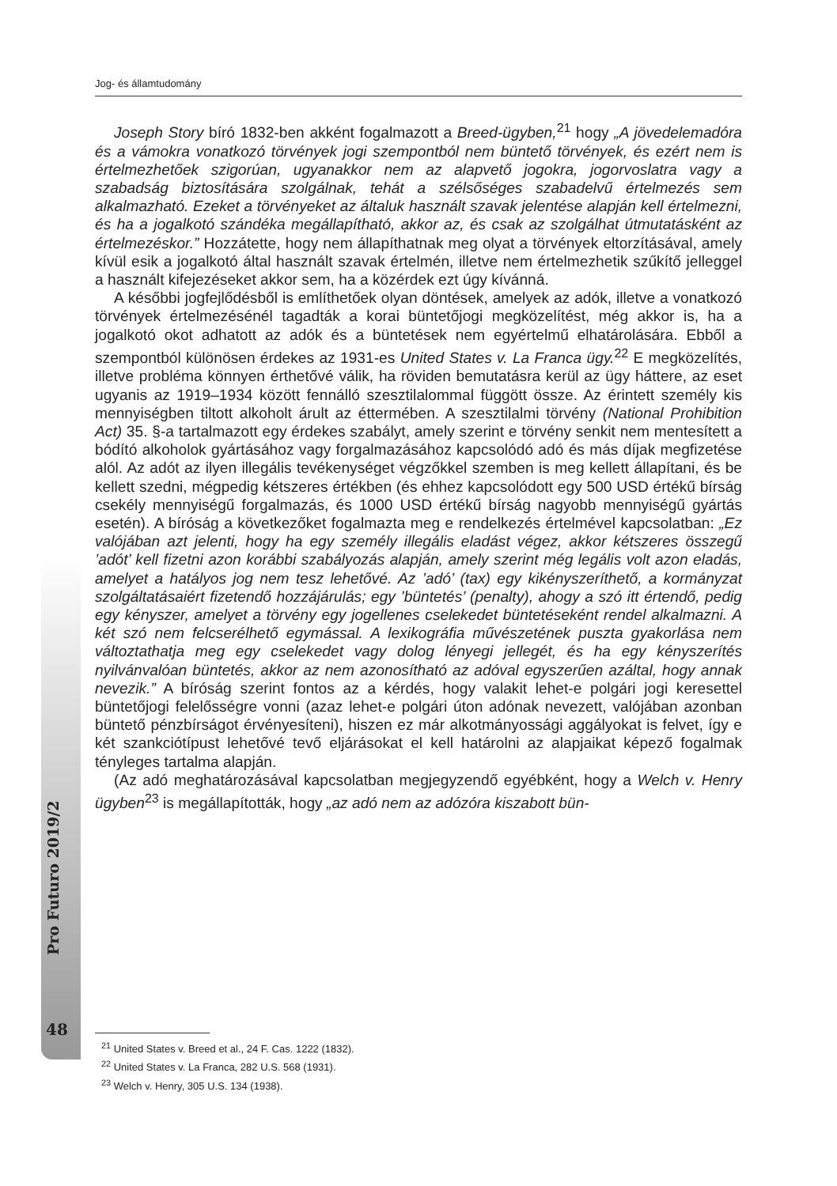Jog- és államtudomány
Joseph Story bíró 1832-ben akként fogalmazott a Breed-ügyben,<sup>21</sup> hogy „A jövedelemadóra és a vámokra vonatkozó törvények jogi szempontból nem büntető törvények, és ezért nem is értelmezhetőek szigorúan, ugyanakkor nem az alapvető jogokra, jogorvoslatra vagy a szabadság biztosítására szolgálnak, tehát a szélsőséges szabadelvű értelmezés sem alkalmazható. Ezeket a törvényeket az általuk használt szavak jelentése alapján kell értelmezni, és ha a jogalkotó szándéka megállapítható, akkor az, és csak az szolgálhat útmutatásként az értelmezéskor.” Hozzátette, hogy nem állapíthatnak meg olyat a törvények eltorzításával, amely kívül esik a jogalkotó által használt szavak értelmén, illetve nem értelmezhetik szűkítő jelleggel a használt kifejezéseket akkor sem, ha a közérdek ezt úgy kívánná.
A későbbi jogfejlődésből is említhetőek olyan döntések, amelyek az adók, illetve a vonatkozó törvények értelmezésénél tagadták a korai büntetőjogi megközelítést, még akkor is, ha a jogalkotó okot adhatott az adók és a büntetések nem egyértelmű elhatárolására. Ebből a szempontból különösen érdekes az 1931-es United States v. La Franca ügy.<sup>22</sup> E megközelítés, illetve probléma könnyen érthetővé válik, ha röviden bemutatásra kerül az ügy háttere, az eset ugyanis az 1919–1934 között fennálló szesztilalommal függött össze. Az érintett személy kis mennyiségben tiltott alkoholt árult az éttermében. A szesztilalmi törvény (National Prohibition Act) 35. §-a tartalmazott egy érdekes szabályt, amely szerint e törvény senkit nem mentesített a bódító alkoholok gyártásához vagy forgalmazásához kapcsolódó adó és más díjak megfizetése alól. Az adót az ilyen illegális tevékenységet végzőkkel szemben is meg kellett állapítani, és be kellett szedni, mégpedig kétszeres értékben (és ehhez kapcsolódott egy 500 USD értékű bírság csekély mennyiségű forgalmazás, és 1000 USD értékű bírság nagyobb mennyiségű gyártás esetén). A bíróság a következőket fogalmazta meg e rendelkezés értelmével kapcsolatban: „Ez valójában azt jelenti, hogy ha egy személy illegális eladást végez, akkor kétszeres összegű ’adót’ kell fizetni azon korábbi szabályozás alapján, amely szerint még legális volt azon eladás, amelyet a hatályos jog nem tesz lehetővé. Az ’adó’ (tax) egy kikényszeríthető, a kormányzat szolgáltatásaiért fizetendő hozzájárulás; egy ’büntetés’ (penalty), ahogy a szó itt értendő, pedig egy kényszer, amelyet a törvény egy jogellenes cselekedet büntetéseként rendel alkalmazni. A két szó nem felcserélhető egymással. A lexikográfia művészetének puszta gyakorlása nem változtathatja meg egy cselekedet vagy dolog lényegi jellegét, és ha egy kényszerítés nyilvánvalóan büntetés, akkor az nem azonosítható az adóval egyszerűen azáltal, hogy annak nevezik.” A bíróság szerint fontos az a kérdés, hogy valakit lehet-e polgári jogi keresettel büntetőjogi felelősségre vonni (azaz lehet-e polgári úton adónak nevezett, valójában azonban büntető pénzbírságot érvényesíteni), hiszen ez már alkotmányossági aggályokat is felvet, így e két szankciótípust lehetővé tevő eljárásokat el kell határolni az alapjaikat képező fogalmak tényleges tartalma alapján.
(Az adó meghatározásával kapcsolatban megjegyzendő egyébként, hogy a Welch v. Henry ügyben<sup>23</sup> is megállapították, hogy „az adó nem az adózóra kiszabott bün-
Pro Futuro 2019/2
48
<sup>21</sup> United States v. Breed et al., 24 F. Cas. 1222 (1832).
<sup>22</sup> United States v. La Franca, 282 U.S. 568 (1931).
<sup>23</sup> Welch v. Henry, 305 U.S. 134 (1938).